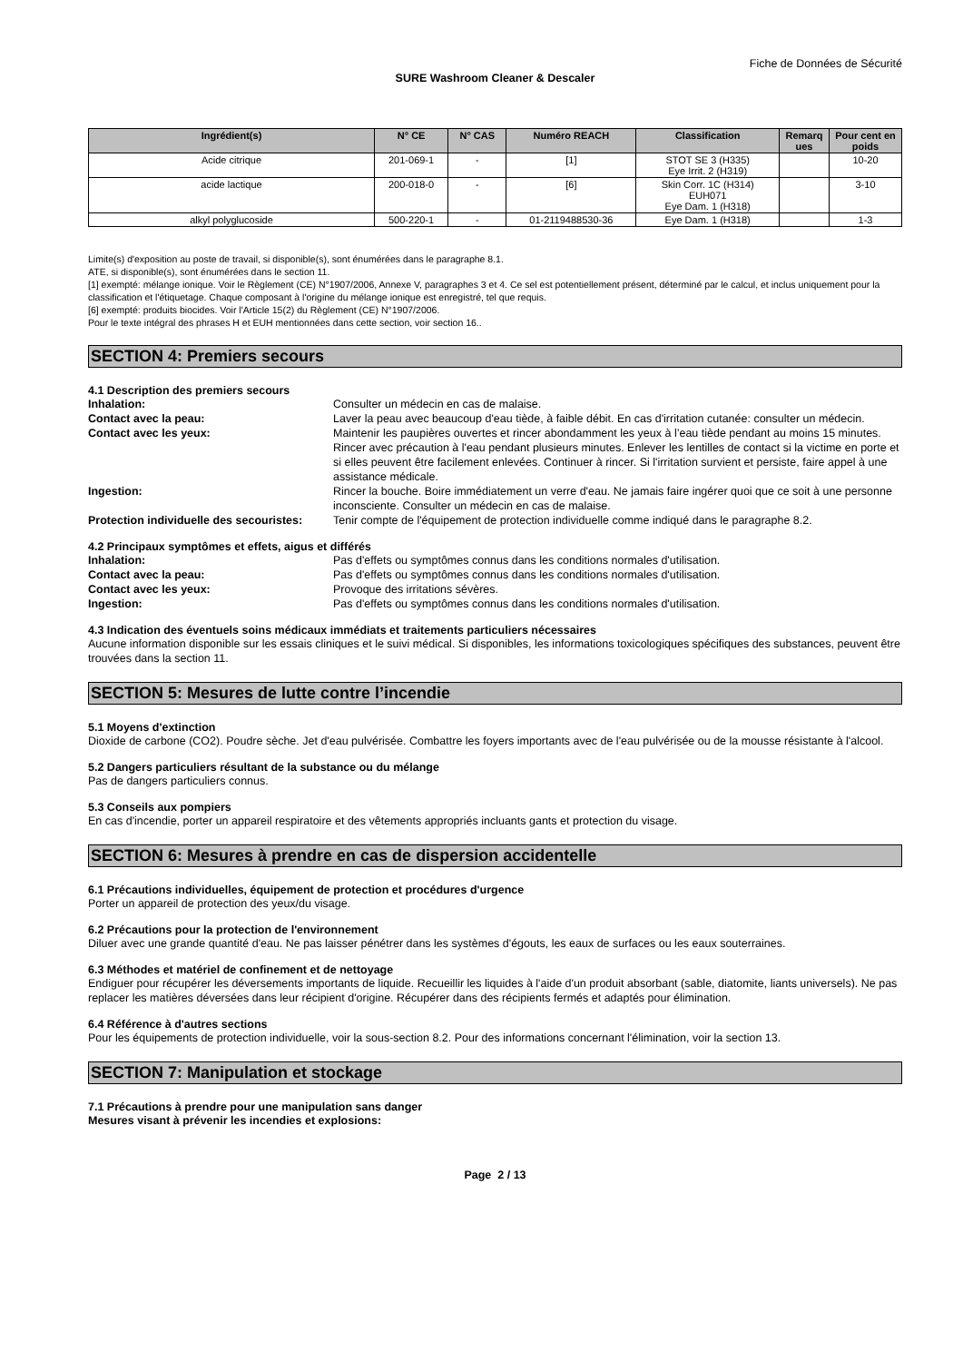Fiche de Données de Sécurité
SURE Washroom Cleaner & Descaler
| Ingrédient(s) | N° CE | N° CAS | Numéro REACH | Classification | Remarq ues | Pour cent en poids |
| --- | --- | --- | --- | --- | --- | --- |
| Acide citrique | 201-069-1 | - | [1] | STOT SE 3 (H335) Eye Irrit. 2 (H319) | | 10-20 |
| acide lactique | 200-018-0 | - | [6] | Skin Corr. 1C (H314) EUH071 Eye Dam. 1 (H318) | | 3-10 |
| alkyl polyglucoside | 500-220-1 | - | 01-2119488530-36 | Eye Dam. 1 (H318) | | 1-3 |
Limite(s) d'exposition au poste de travail, si disponible(s), sont énumérées dans le paragraphe 8.1.
ATE, si disponible(s), sont énumérées dans le section 11.
[1] exempté: mélange ionique. Voir le Règlement (CE) N°1907/2006, Annexe V, paragraphes 3 et 4. Ce sel est potentiellement présent, déterminé par le calcul, et inclus uniquement pour la classification et l'étiquetage. Chaque composant à l'origine du mélange ionique est enregistré, tel que requis.
[6] exempté: produits biocides. Voir l'Article 15(2) du Règlement (CE) N°1907/2006.
Pour le texte intégral des phrases H et EUH mentionnées dans cette section, voir section 16..
SECTION 4: Premiers secours
4.1 Description des premiers secours
| Inhalation: | Consulter un médecin en cas de malaise. |
| Contact avec la peau: | Laver la peau avec beaucoup d'eau tiède, à faible débit. En cas d'irritation cutanée: consulter un médecin. |
| Contact avec les yeux: | Maintenir les paupières ouvertes et rincer abondamment les yeux à l’eau tiède pendant au moins 15 minutes. Rincer avec précaution à l'eau pendant plusieurs minutes. Enlever les lentilles de contact si la victime en porte et si elles peuvent être facilement enlevées. Continuer à rincer. Si l'irritation survient et persiste, faire appel à une assistance médicale. |
| Ingestion: | Rincer la bouche. Boire immédiatement un verre d'eau. Ne jamais faire ingérer quoi que ce soit à une personne inconsciente. Consulter un médecin en cas de malaise. |
| Protection individuelle des secouristes: | Tenir compte de l'équipement de protection individuelle comme indiqué dans le paragraphe 8.2. |
4.2 Principaux symptômes et effets, aigus et différés
| Inhalation: | Pas d'effets ou symptômes connus dans les conditions normales d'utilisation. |
| Contact avec la peau: | Pas d'effets ou symptômes connus dans les conditions normales d'utilisation. |
| Contact avec les yeux: | Provoque des irritations sévères. |
| Ingestion: | Pas d'effets ou symptômes connus dans les conditions normales d'utilisation. |
4.3 Indication des éventuels soins médicaux immédiats et traitements particuliers nécessaires
Aucune information disponible sur les essais cliniques et le suivi médical. Si disponibles, les informations toxicologiques spécifiques des substances, peuvent être trouvées dans la section 11.
SECTION 5: Mesures de lutte contre l’incendie
5.1 Moyens d'extinction
Dioxide de carbone (CO2). Poudre sèche. Jet d'eau pulvérisée. Combattre les foyers importants avec de l'eau pulvérisée ou de la mousse résistante à l'alcool.
5.2 Dangers particuliers résultant de la substance ou du mélange
Pas de dangers particuliers connus.
5.3 Conseils aux pompiers
En cas d'incendie, porter un appareil respiratoire et des vêtements appropriés incluants gants et protection du visage.
SECTION 6: Mesures à prendre en cas de dispersion accidentelle
6.1 Précautions individuelles, équipement de protection et procédures d'urgence
Porter un appareil de protection des yeux/du visage.
6.2 Précautions pour la protection de l'environnement
Diluer avec une grande quantité d'eau. Ne pas laisser pénétrer dans les systèmes d'égouts, les eaux de surfaces ou les eaux souterraines.
6.3 Méthodes et matériel de confinement et de nettoyage
Endiguer pour récupérer les déversements importants de liquide. Recueillir les liquides à l'aide d'un produit absorbant (sable, diatomite, liants universels). Ne pas replacer les matières déversées dans leur récipient d'origine. Récupérer dans des récipients fermés et adaptés pour élimination.
6.4 Référence à d'autres sections
Pour les équipements de protection individuelle, voir la sous-section 8.2. Pour des informations concernant l'élimination, voir la section 13.
SECTION 7: Manipulation et stockage
7.1 Précautions à prendre pour une manipulation sans danger
Mesures visant à prévenir les incendies et explosions:
Page 2 / 13